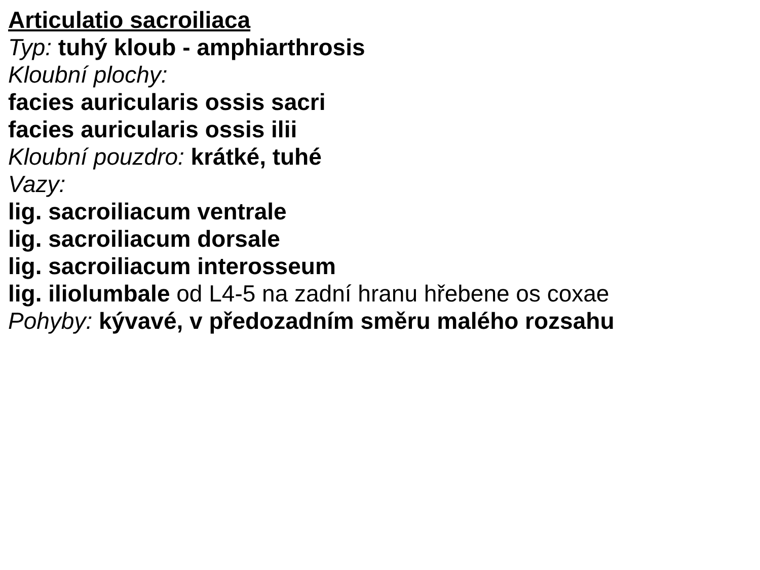Articulatio sacroiliaca
Typ: tuhý kloub - amphiarthrosis
Kloubní plochy:
facies auricularis ossis sacri
facies auricularis ossis ilii
Kloubní pouzdro: krátké, tuhé
Vazy:
lig. sacroiliacum ventrale
lig. sacroiliacum dorsale
lig. sacroiliacum interosseum
lig. iliolumbale od L4-5 na zadní hranu hřebene os coxae
Pohyby: kývavé, v předozadním směru malého rozsahu